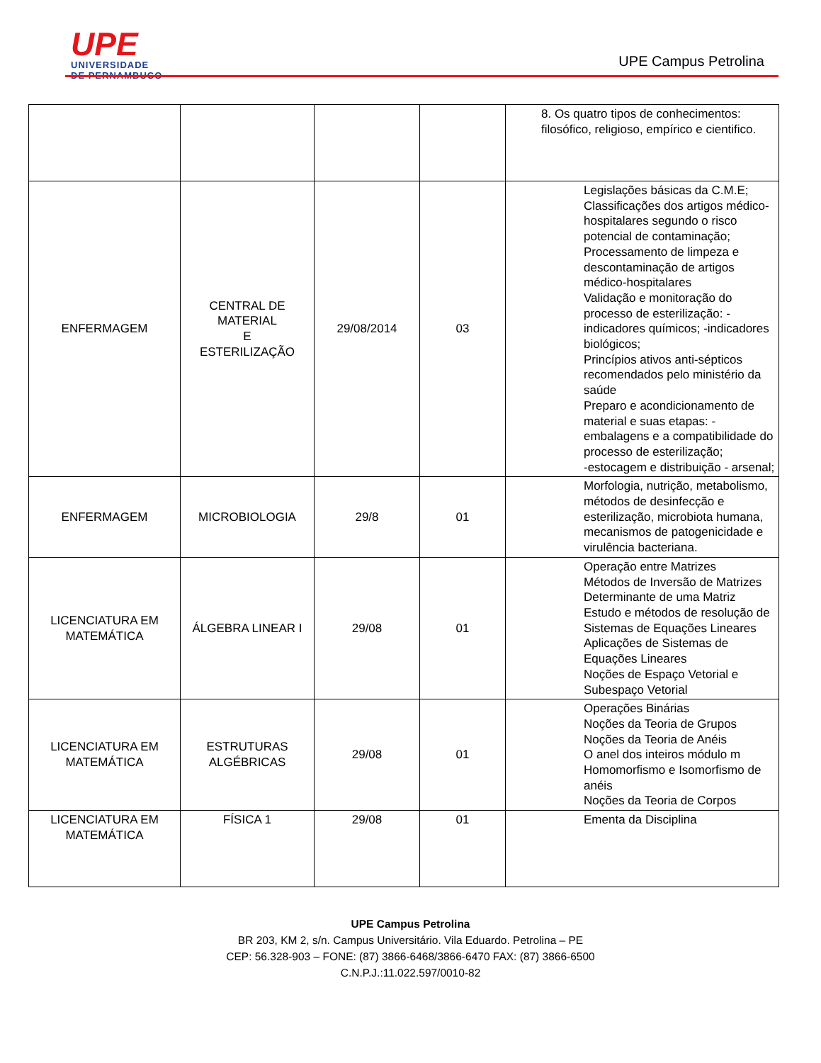UPE
UNIVERSIDADE
DE PERNAMBUCO
UPE Campus Petrolina
| | | | | 8. Os quatro tipos de conhecimentos: filosófico, religioso, empírico e cientifico. |
| ENFERMAGEM | CENTRAL DE MATERIAL E ESTERILIZAÇÃO | 29/08/2014 | 03 | Legislações básicas da C.M.E; Classificações dos artigos médico-hospitalares segundo o risco potencial de contaminação; Processamento de limpeza e descontaminação de artigos médico-hospitalares Validação e monitoração do processo de esterilização: -indicadores químicos; -indicadores biológicos; Princípios ativos anti-sépticos recomendados pelo ministério da saúde Preparo e acondicionamento de material e suas etapas: -embalagens e a compatibilidade do processo de esterilização; -estocagem e distribuição - arsenal; |
| ENFERMAGEM | MICROBIOLOGIA | 29/8 | 01 | Morfologia, nutrição, metabolismo, métodos de desinfecção e esterilização, microbiota humana, mecanismos de patogenicidade e virulência bacteriana. |
| LICENCIATURA EM MATEMÁTICA | ÁLGEBRA LINEAR I | 29/08 | 01 | Operação entre Matrizes Métodos de Inversão de Matrizes Determinante de uma Matriz Estudo e métodos de resolução de Sistemas de Equações Lineares Aplicações de Sistemas de Equações Lineares Noções de Espaço Vetorial e Subespaço Vetorial |
| LICENCIATURA EM MATEMÁTICA | ESTRUTURAS ALGÉBRICAS | 29/08 | 01 | Operações Binárias Noções da Teoria de Grupos Noções da Teoria de Anéis O anel dos inteiros módulo m Homomorfismo e Isomorfismo de anéis Noções da Teoria de Corpos |
| LICENCIATURA EM MATEMÁTICA | FÍSICA 1 | 29/08 | 01 | Ementa da Disciplina |
UPE Campus Petrolina
BR 203, KM 2, s/n. Campus Universitário. Vila Eduardo. Petrolina – PE
CEP: 56.328-903 – FONE: (87) 3866-6468/3866-6470 FAX: (87) 3866-6500
C.N.P.J.:11.022.597/0010-82